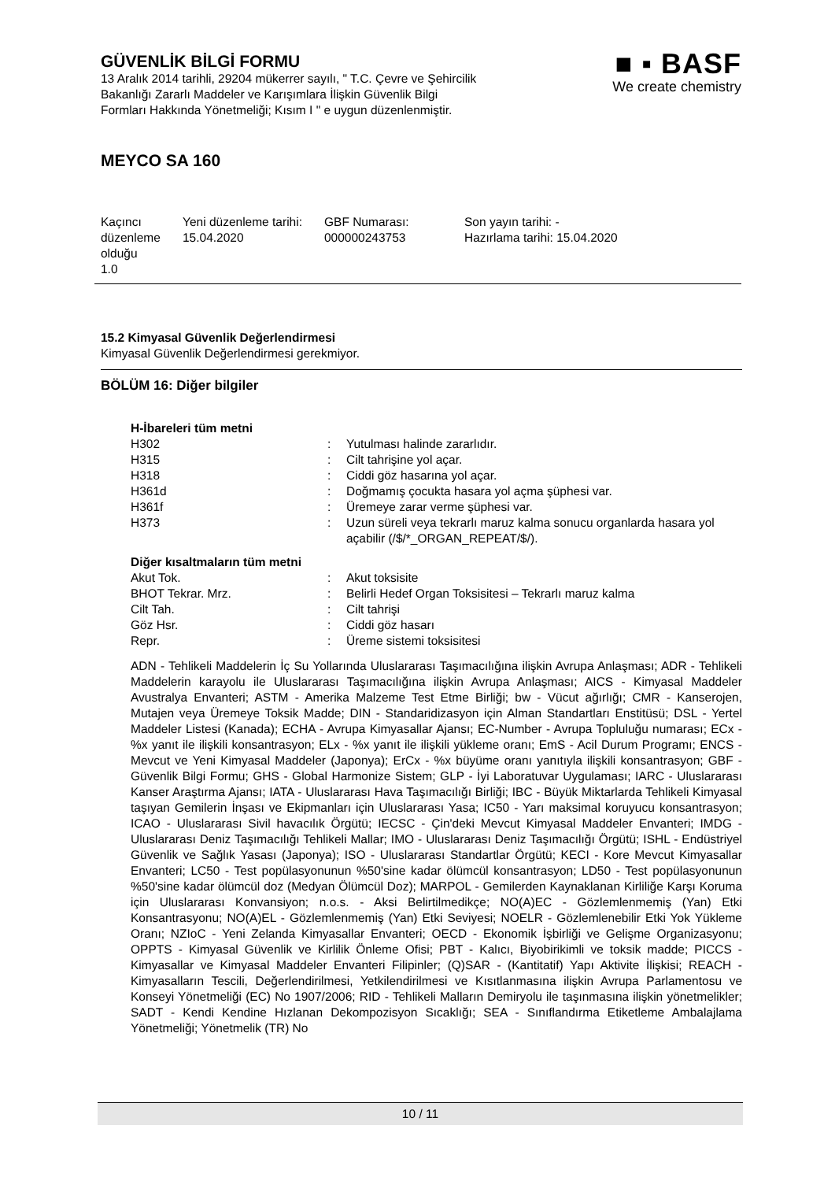GÜVENLİK BİLGİ FORMU
13 Aralık 2014 tarihli, 29204 mükerrer sayılı, " T.C. Çevre ve Şehircilik
Bakanlığı Zararlı Maddeler ve Karışımlara İlişkin Güvenlik Bilgi
Formları Hakkında Yönetmeliği; Kısım I " e uygun düzenlenmiştir.
■ ▪ BASF
We create chemistry
MEYCO SA 160
| Kaçıncı düzenleme olduğu 1.0 | Yeni düzenleme tarihi: 15.04.2020 | GBF Numarası: 000000243753 | Son yayın tarihi: - Hazırlama tarihi: 15.04.2020 |
15.2 Kimyasal Güvenlik Değerlendirmesi
Kimyasal Güvenlik Değerlendirmesi gerekmiyor.
BÖLÜM 16: Diğer bilgiler
H-İbareleri tüm metni
| H302 | : | Yutulması halinde zararlıdır. |
| H315 | : | Cilt tahrişine yol açar. |
| H318 | : | Ciddi göz hasarına yol açar. |
| H361d | : | Doğmamış çocukta hasara yol açma şüphesi var. |
| H361f | : | Üremeye zarar verme şüphesi var. |
| H373 | : | Uzun süreli veya tekrarlı maruz kalma sonucu organlarda hasara yol açabilir (/$/*_ORGAN_REPEAT/$/). |
Diğer kısaltmaların tüm metni
| Akut Tok. | : | Akut toksisite |
| BHOT Tekrar. Mrz. | : | Belirli Hedef Organ Toksisitesi – Tekrarlı maruz kalma |
| Cilt Tah. | : | Cilt tahrişi |
| Göz Hsr. | : | Ciddi göz hasarı |
| Repr. | : | Üreme sistemi toksisitesi |
ADN - Tehlikeli Maddelerin İç Su Yollarında Uluslararası Taşımacılığına ilişkin Avrupa Anlaşması; ADR - Tehlikeli Maddelerin karayolu ile Uluslararası Taşımacılığına ilişkin Avrupa Anlaşması; AICS - Kimyasal Maddeler Avustralya Envanteri; ASTM - Amerika Malzeme Test Etme Birliği; bw - Vücut ağırlığı; CMR - Kanserojen, Mutajen veya Üremeye Toksik Madde; DIN - Standaridizasyon için Alman Standartları Enstitüsü; DSL - Yertel Maddeler Listesi (Kanada); ECHA - Avrupa Kimyasallar Ajansı; EC-Number - Avrupa Topluluğu numarası; ECx - %x yanıt ile ilişkili konsantrasyon; ELx - %x yanıt ile ilişkili yükleme oranı; EmS - Acil Durum Programı; ENCS - Mevcut ve Yeni Kimyasal Maddeler (Japonya); ErCx - %x büyüme oranı yanıtıyla ilişkili konsantrasyon; GBF - Güvenlik Bilgi Formu; GHS - Global Harmonize Sistem; GLP - İyi Laboratuvar Uygulaması; IARC - Uluslararası Kanser Araştırma Ajansı; IATA - Uluslararası Hava Taşımacılığı Birliği; IBC - Büyük Miktarlarda Tehlikeli Kimyasal taşıyan Gemilerin İnşası ve Ekipmanları için Uluslararası Yasa; IC50 - Yarı maksimal koruyucu konsantrasyon; ICAO - Uluslararası Sivil havacılık Örgütü; IECSC - Çin'deki Mevcut Kimyasal Maddeler Envanteri; IMDG - Uluslararası Deniz Taşımacılığı Tehlikeli Mallar; IMO - Uluslararası Deniz Taşımacılığı Örgütü; ISHL - Endüstriyel Güvenlik ve Sağlık Yasası (Japonya); ISO - Uluslararası Standartlar Örgütü; KECI - Kore Mevcut Kimyasallar Envanteri; LC50 - Test popülasyonunun %50'sine kadar ölümcül konsantrasyon; LD50 - Test popülasyonunun %50'sine kadar ölümcül doz (Medyan Ölümcül Doz); MARPOL - Gemilerden Kaynaklanan Kirliliğe Karşı Koruma için Uluslararası Konvansiyon; n.o.s. - Aksi Belirtilmedikçe; NO(A)EC - Gözlemlenmemiş (Yan) Etki Konsantrasyonu; NO(A)EL - Gözlemlenmemiş (Yan) Etki Seviyesi; NOELR - Gözlemlenebilir Etki Yok Yükleme Oranı; NZIoC - Yeni Zelanda Kimyasallar Envanteri; OECD - Ekonomik İşbirliği ve Gelişme Organizasyonu; OPPTS - Kimyasal Güvenlik ve Kirlilik Önleme Ofisi; PBT - Kalıcı, Biyobirikimli ve toksik madde; PICCS - Kimyasallar ve Kimyasal Maddeler Envanteri Filipinler; (Q)SAR - (Kantitatif) Yapı Aktivite İlişkisi; REACH - Kimyasalların Tescili, Değerlendirilmesi, Yetkilendirilmesi ve Kısıtlanmasına ilişkin Avrupa Parlamentosu ve Konseyi Yönetmeliği (EC) No 1907/2006; RID - Tehlikeli Malların Demiryolu ile taşınmasına ilişkin yönetmelikler; SADT - Kendi Kendine Hızlanan Dekompozisyon Sıcaklığı; SEA - Sınıflandırma Etiketleme Ambalajlama Yönetmeliği; Yönetmelik (TR) No
10 / 11